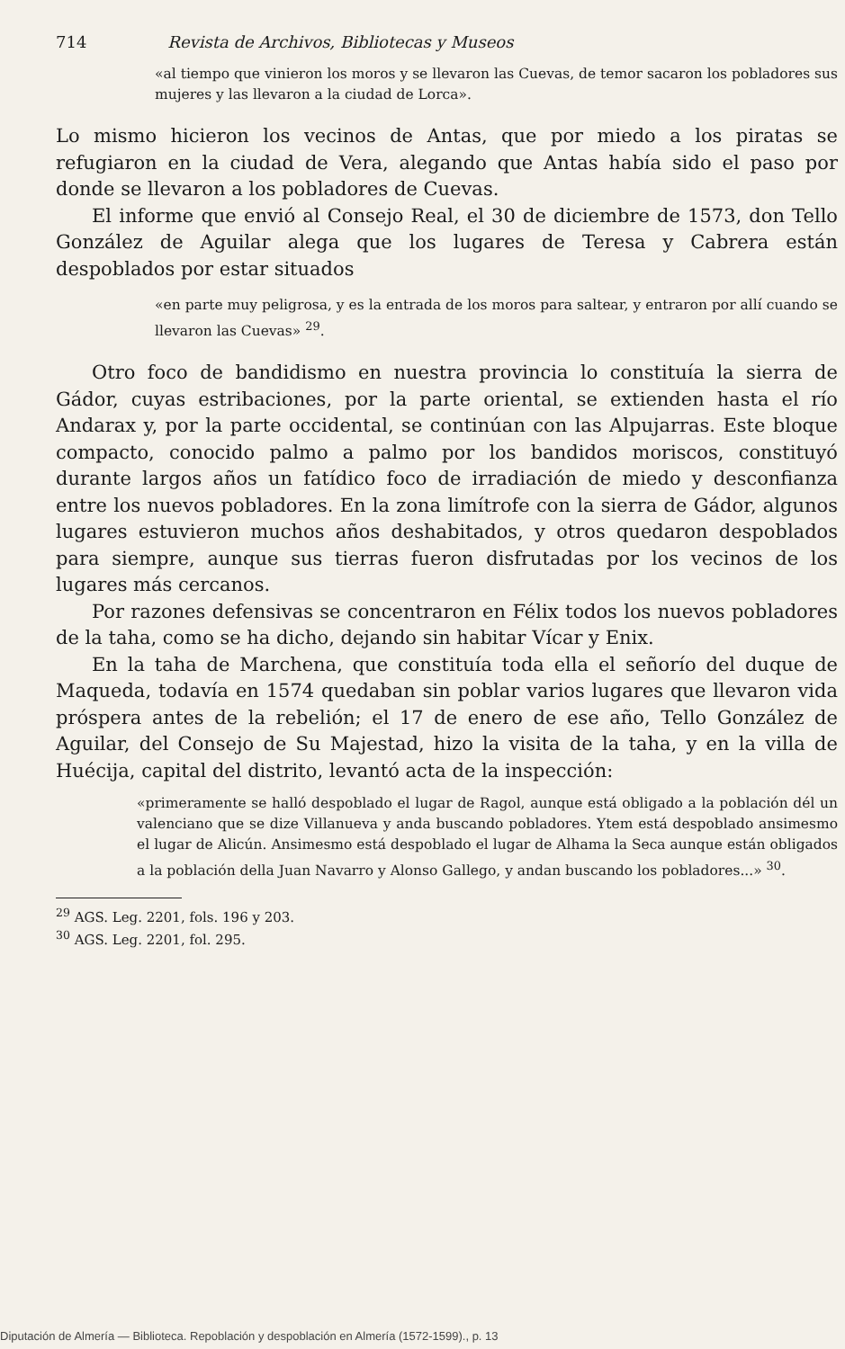714 Revista de Archivos, Bibliotecas y Museos
«al tiempo que vinieron los moros y se llevaron las Cuevas, de temor sacaron los pobladores sus mujeres y las llevaron a la ciudad de Lorca».
Lo mismo hicieron los vecinos de Antas, que por miedo a los piratas se refugiaron en la ciudad de Vera, alegando que Antas había sido el paso por donde se llevaron a los pobladores de Cuevas.
El informe que envió al Consejo Real, el 30 de diciembre de 1573, don Tello González de Aguilar alega que los lugares de Teresa y Cabrera están despoblados por estar situados
«en parte muy peligrosa, y es la entrada de los moros para saltear, y entraron por allí cuando se llevaron las Cuevas» <sup>29</sup>.
Otro foco de bandidismo en nuestra provincia lo constituía la sierra de Gádor, cuyas estribaciones, por la parte oriental, se extienden hasta el río Andarax y, por la parte occidental, se continúan con las Alpujarras. Este bloque compacto, conocido palmo a palmo por los bandidos moriscos, constituyó durante largos años un fatídico foco de irradiación de miedo y desconfianza entre los nuevos pobladores. En la zona limítrofe con la sierra de Gádor, algunos lugares estuvieron muchos años deshabitados, y otros quedaron despoblados para siempre, aunque sus tierras fueron disfrutadas por los vecinos de los lugares más cercanos.
Por razones defensivas se concentraron en Félix todos los nuevos pobladores de la taha, como se ha dicho, dejando sin habitar Vícar y Enix.
En la taha de Marchena, que constituía toda ella el señorío del duque de Maqueda, todavía en 1574 quedaban sin poblar varios lugares que llevaron vida próspera antes de la rebelión; el 17 de enero de ese año, Tello González de Aguilar, del Consejo de Su Majestad, hizo la visita de la taha, y en la villa de Huécija, capital del distrito, levantó acta de la inspección:
«primeramente se halló despoblado el lugar de Ragol, aunque está obligado a la población dél un valenciano que se dize Villanueva y anda buscando pobladores. Ytem está despoblado ansimesmo el lugar de Alicún. Ansimesmo está despoblado el lugar de Alhama la Seca aunque están obligados a la población della Juan Navarro y Alonso Gallego, y andan buscando los pobladores...» <sup>30</sup>.
<sup>29</sup> AGS. Leg. 2201, fols. 196 y 203.
<sup>30</sup> AGS. Leg. 2201, fol. 295.
Diputación de Almería — Biblioteca. Repoblación y despoblación en Almería (1572-1599)., p. 13